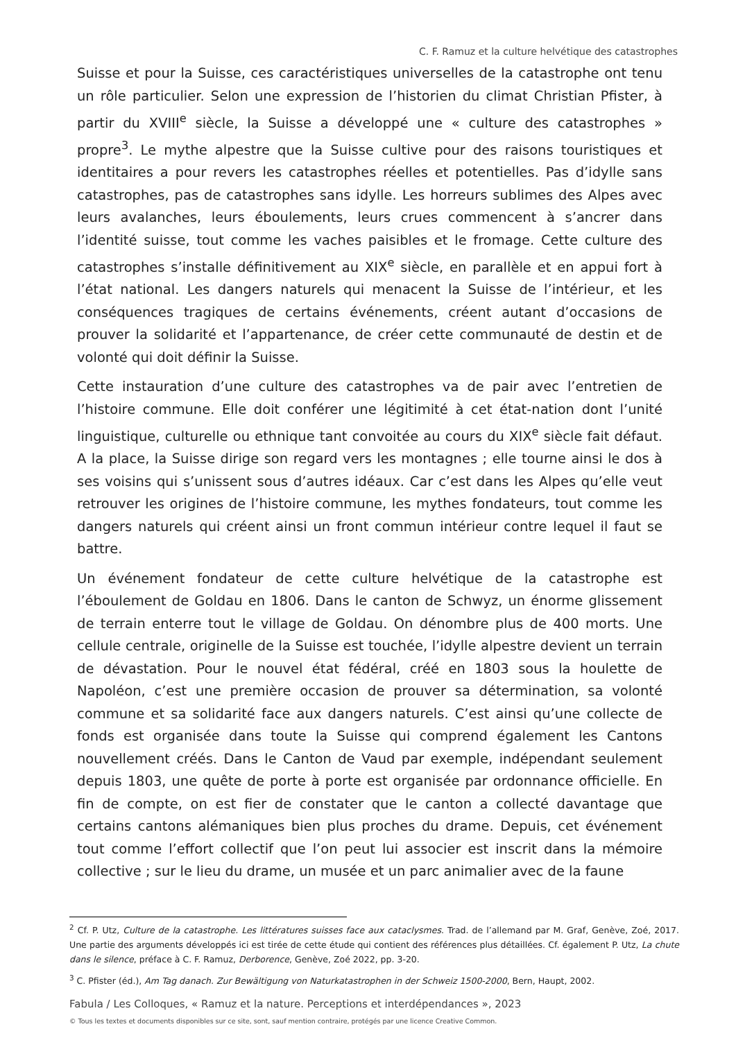C. F. Ramuz et la culture helvétique des catastrophes
Suisse et pour la Suisse, ces caractéristiques universelles de la catastrophe ont tenu un rôle particulier. Selon une expression de l’historien du climat Christian Pfister, à partir du XVIII<sup>e</sup> siècle, la Suisse a développé une « culture des catastrophes » propre<sup>3</sup>. Le mythe alpestre que la Suisse cultive pour des raisons touristiques et identitaires a pour revers les catastrophes réelles et potentielles. Pas d’idylle sans catastrophes, pas de catastrophes sans idylle. Les horreurs sublimes des Alpes avec leurs avalanches, leurs éboulements, leurs crues commencent à s’ancrer dans l’identité suisse, tout comme les vaches paisibles et le fromage. Cette culture des catastrophes s’installe définitivement au XIX<sup>e</sup> siècle, en parallèle et en appui fort à l’état national. Les dangers naturels qui menacent la Suisse de l’intérieur, et les conséquences tragiques de certains événements, créent autant d’occasions de prouver la solidarité et l’appartenance, de créer cette communauté de destin et de volonté qui doit définir la Suisse.
Cette instauration d’une culture des catastrophes va de pair avec l’entretien de l’histoire commune. Elle doit conférer une légitimité à cet état-nation dont l’unité linguistique, culturelle ou ethnique tant convoitée au cours du XIX<sup>e</sup> siècle fait défaut. A la place, la Suisse dirige son regard vers les montagnes ; elle tourne ainsi le dos à ses voisins qui s’unissent sous d’autres idéaux. Car c’est dans les Alpes qu’elle veut retrouver les origines de l’histoire commune, les mythes fondateurs, tout comme les dangers naturels qui créent ainsi un front commun intérieur contre lequel il faut se battre.
Un événement fondateur de cette culture helvétique de la catastrophe est l’éboulement de Goldau en 1806. Dans le canton de Schwyz, un énorme glissement de terrain enterre tout le village de Goldau. On dénombre plus de 400 morts. Une cellule centrale, originelle de la Suisse est touchée, l’idylle alpestre devient un terrain de dévastation. Pour le nouvel état fédéral, créé en 1803 sous la houlette de Napoléon, c’est une première occasion de prouver sa détermination, sa volonté commune et sa solidarité face aux dangers naturels. C’est ainsi qu’une collecte de fonds est organisée dans toute la Suisse qui comprend également les Cantons nouvellement créés. Dans le Canton de Vaud par exemple, indépendant seulement depuis 1803, une quête de porte à porte est organisée par ordonnance officielle. En fin de compte, on est fier de constater que le canton a collecté davantage que certains cantons alémaniques bien plus proches du drame. Depuis, cet événement tout comme l’effort collectif que l’on peut lui associer est inscrit dans la mémoire collective ; sur le lieu du drame, un musée et un parc animalier avec de la faune
<sup>2</sup> Cf. P. Utz, Culture de la catastrophe. Les littératures suisses face aux cataclysmes. Trad. de l’allemand par M. Graf, Genève, Zoé, 2017. Une partie des arguments développés ici est tirée de cette étude qui contient des références plus détaillées. Cf. également P. Utz, La chute dans le silence, préface à C. F. Ramuz, Derborence, Genève, Zoé 2022, pp. 3-20.
<sup>3</sup> C. Pfister (éd.), Am Tag danach. Zur Bewältigung von Naturkatastrophen in der Schweiz 1500-2000, Bern, Haupt, 2002.
Fabula / Les Colloques, « Ramuz et la nature. Perceptions et interdépendances », 2023
© Tous les textes et documents disponibles sur ce site, sont, sauf mention contraire, protégés par une licence Creative Common.